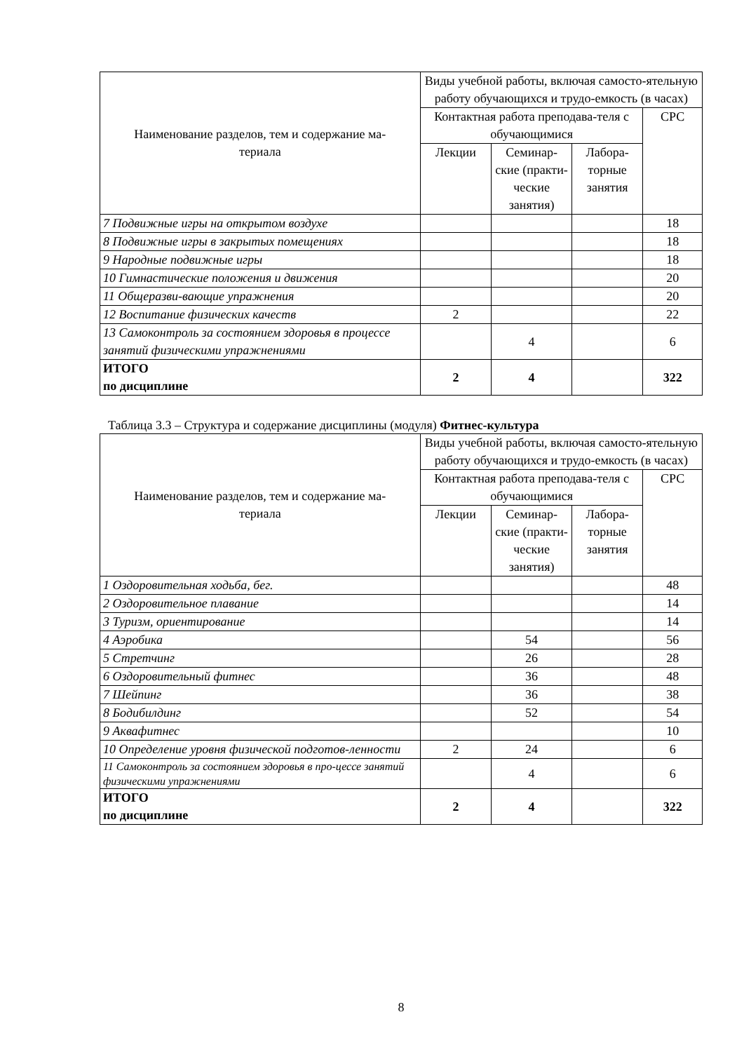| Наименование разделов, тем и содержание ма- териала | Виды учебной работы, включая самосто-ятельную работу обучающихся и трудо-емкость (в часах) | | | |
| --- | --- | --- | --- | --- |
| | Контактная работа преподава-теля с обучающимися | | | СРС |
| | Лекции | Семинар-ские (практи-ческие занятия) | Лабора-торные занятия | |
| 7 Подвижные игры на открытом воздухе | | | | 18 |
| 8 Подвижные игры в закрытых помещениях | | | | 18 |
| 9 Народные подвижные игры | | | | 18 |
| 10 Гимнастические положения и движения | | | | 20 |
| 11 Общеразви-вающие упражнения | | | | 20 |
| 12 Воспитание физических качеств | 2 | | | 22 |
| 13 Самоконтроль за состоянием здоровья в процессе занятий физическими упражнениями | | 4 | | 6 |
| ИТОГО по дисциплине | 2 | 4 | | 322 |
Таблица 3.3 – Структура и содержание дисциплины (модуля) Фитнес-культура
| Наименование разделов, тем и содержание ма- териала | Виды учебной работы, включая самосто-ятельную работу обучающихся и трудо-емкость (в часах) | | | |
| --- | --- | --- | --- | --- |
| | Контактная работа преподава-теля с обучающимися | | | СРС |
| | Лекции | Семинар-ские (практи-ческие занятия) | Лабора-торные занятия | |
| 1 Оздоровительная ходьба, бег. | | | | 48 |
| 2 Оздоровительное плавание | | | | 14 |
| 3 Туризм, ориентирование | | | | 14 |
| 4 Аэробика | | 54 | | 56 |
| 5 Стретчинг | | 26 | | 28 |
| 6 Оздоровительный фитнес | | 36 | | 48 |
| 7 Шейпинг | | 36 | | 38 |
| 8 Бодибилдинг | | 52 | | 54 |
| 9 Аквафитнес | | | | 10 |
| 10 Определение уровня физической подготов-ленности | 2 | 24 | | 6 |
| 11 Самоконтроль за состоянием здоровья в про-цессе занятий физическими упражнениями | | 4 | | 6 |
| ИТОГО по дисциплине | 2 | 4 | | 322 |
8